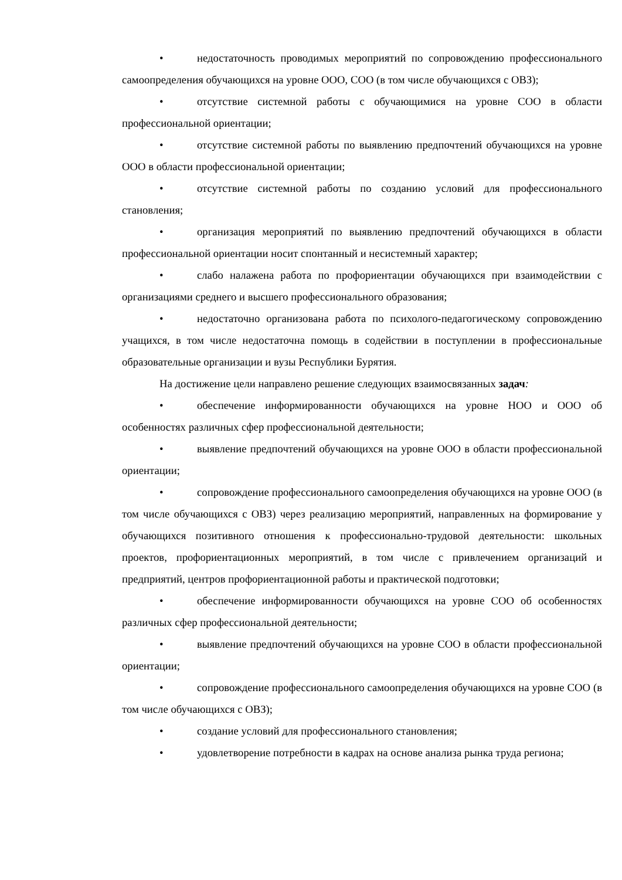• недостаточность проводимых мероприятий по сопровождению профессионального самоопределения обучающихся на уровне ООО, СОО (в том числе обучающихся с ОВЗ);
• отсутствие системной работы с обучающимися на уровне СОО в области профессиональной ориентации;
• отсутствие системной работы по выявлению предпочтений обучающихся на уровне ООО в области профессиональной ориентации;
• отсутствие системной работы по созданию условий для профессионального становления;
• организация мероприятий по выявлению предпочтений обучающихся в области профессиональной ориентации носит спонтанный и несистемный характер;
• слабо налажена работа по профориентации обучающихся при взаимодействии с организациями среднего и высшего профессионального образования;
• недостаточно организована работа по психолого-педагогическому сопровождению учащихся, в том числе недостаточна помощь в содействии в поступлении в профессиональные образовательные организации и вузы Республики Бурятия.
На достижение цели направлено решение следующих взаимосвязанных задач:
• обеспечение информированности обучающихся на уровне НОО и ООО об особенностях различных сфер профессиональной деятельности;
• выявление предпочтений обучающихся на уровне ООО в области профессиональной ориентации;
• сопровождение профессионального самоопределения обучающихся на уровне ООО (в том числе обучающихся с ОВЗ) через реализацию мероприятий, направленных на формирование у обучающихся позитивного отношения к профессионально-трудовой деятельности: школьных проектов, профориентационных мероприятий, в том числе с привлечением организаций и предприятий, центров профориентационной работы и практической подготовки;
• обеспечение информированности обучающихся на уровне СОО об особенностях различных сфер профессиональной деятельности;
• выявление предпочтений обучающихся на уровне СОО в области профессиональной ориентации;
• сопровождение профессионального самоопределения обучающихся на уровне СОО (в том числе обучающихся с ОВЗ);
• создание условий для профессионального становления;
• удовлетворение потребности в кадрах на основе анализа рынка труда региона;